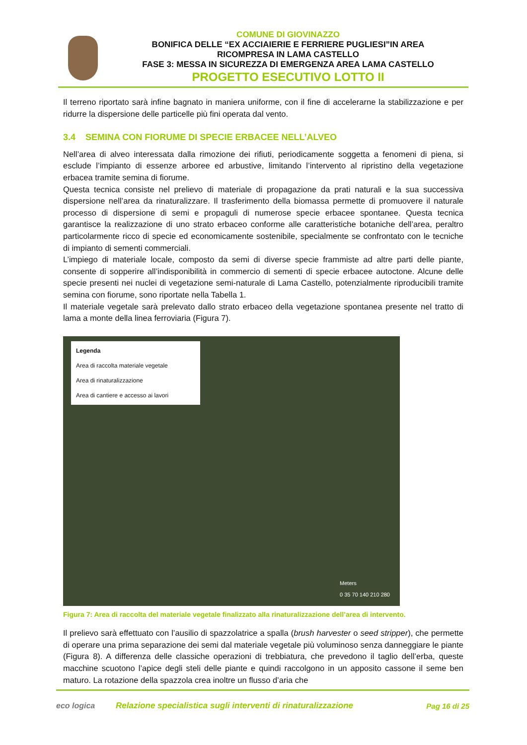COMUNE DI GIOVINAZZO
BONIFICA DELLE “EX ACCIAIERIE E FERRIERE PUGLIESI”IN AREA
RICOMPRESA IN LAMA CASTELLO
FASE 3: MESSA IN SICUREZZA DI EMERGENZA AREA LAMA CASTELLO
PROGETTO ESECUTIVO LOTTO II
Il terreno riportato sarà infine bagnato in maniera uniforme, con il fine di accelerarne la stabilizzazione e per ridurre la dispersione delle particelle più fini operata dal vento.
3.4 SEMINA CON FIORUME DI SPECIE ERBACEE NELL’ALVEO
Nell’area di alveo interessata dalla rimozione dei rifiuti, periodicamente soggetta a fenomeni di piena, si esclude l’impianto di essenze arboree ed arbustive, limitando l’intervento al ripristino della vegetazione erbacea tramite semina di fiorume.
Questa tecnica consiste nel prelievo di materiale di propagazione da prati naturali e la sua successiva dispersione nell’area da rinaturalizzare. Il trasferimento della biomassa permette di promuovere il naturale processo di dispersione di semi e propaguli di numerose specie erbacee spontanee. Questa tecnica garantisce la realizzazione di uno strato erbaceo conforme alle caratteristiche botaniche dell’area, peraltro particolarmente ricco di specie ed economicamente sostenibile, specialmente se confrontato con le tecniche di impianto di sementi commerciali.
L’impiego di materiale locale, composto da semi di diverse specie frammiste ad altre parti delle piante, consente di sopperire all’indisponibilità in commercio di sementi di specie erbacee autoctone. Alcune delle specie presenti nei nuclei di vegetazione semi-naturale di Lama Castello, potenzialmente riproducibili tramite semina con fiorume, sono riportate nella Tabella 1.
Il materiale vegetale sarà prelevato dallo strato erbaceo della vegetazione spontanea presente nel tratto di lama a monte della linea ferroviaria (Figura 7).
Legenda
Area di raccolta materiale vegetale
Area di rinaturalizzazione
Area di cantiere e accesso ai lavori
Meters
0 35 70 140 210 280
Figura 7: Area di raccolta del materiale vegetale finalizzato alla rinaturalizzazione dell’area di intervento.
Il prelievo sarà effettuato con l’ausilio di spazzolatrice a spalla (brush harvester o seed stripper), che permette di operare una prima separazione dei semi dal materiale vegetale più voluminoso senza danneggiare le piante (Figura 8). A differenza delle classiche operazioni di trebbiatura, che prevedono il taglio dell’erba, queste macchine scuotono l’apice degli steli delle piante e quindi raccolgono in un apposito cassone il seme ben maturo. La rotazione della spazzola crea inoltre un flusso d’aria che
eco logica
Relazione specialistica sugli interventi di rinaturalizzazione
Pag 16 di 25